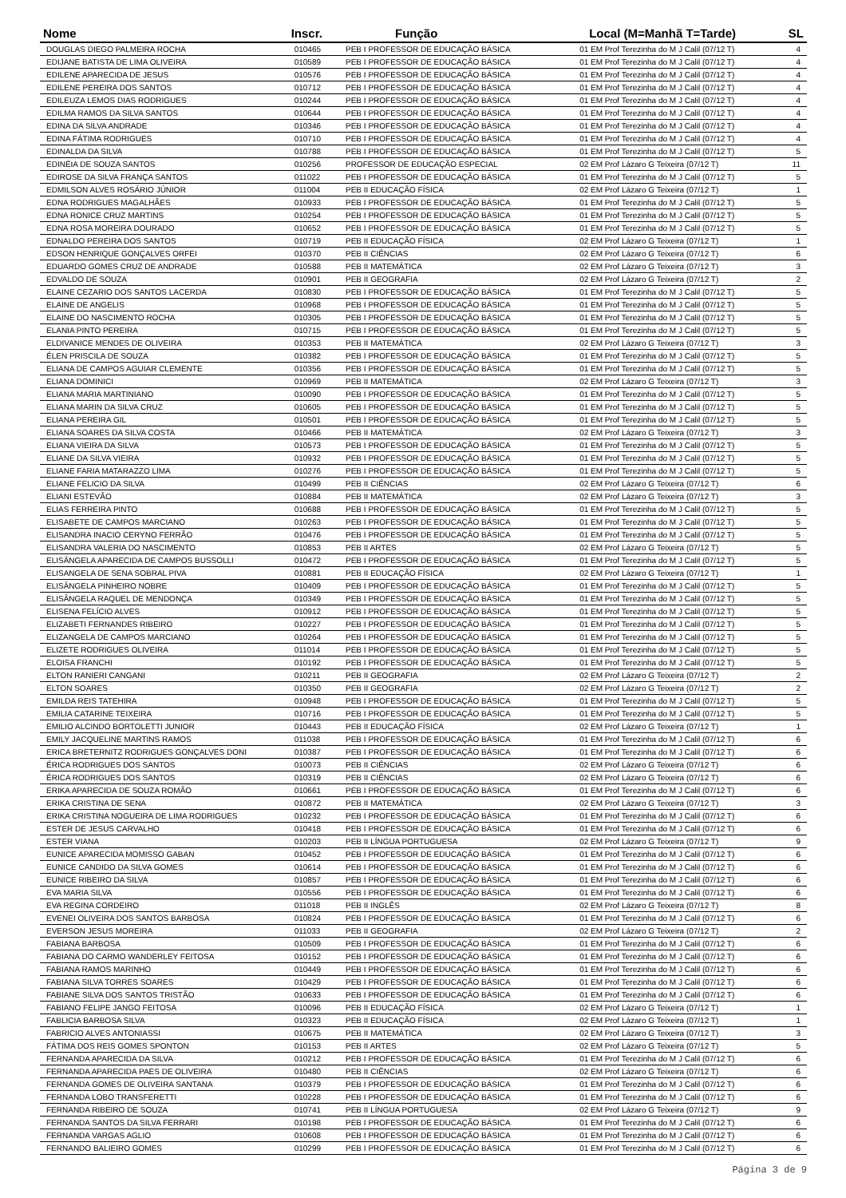| Nome | Inscr. | Função | Local (M=Manhã T=Tarde) | SL |
| --- | --- | --- | --- | --- |
| DOUGLAS DIEGO PALMEIRA ROCHA | 010465 | PEB I PROFESSOR DE EDUCAÇÃO BÁSICA | 01 EM Prof Terezinha do M J Calil (07/12 T) | 4 |
| EDIJANE BATISTA DE LIMA OLIVEIRA | 010589 | PEB I PROFESSOR DE EDUCAÇÃO BÁSICA | 01 EM Prof Terezinha do M J Calil (07/12 T) | 4 |
| EDILENE APARECIDA DE JESUS | 010576 | PEB I PROFESSOR DE EDUCAÇÃO BÁSICA | 01 EM Prof Terezinha do M J Calil (07/12 T) | 4 |
| EDILENE PEREIRA DOS SANTOS | 010712 | PEB I PROFESSOR DE EDUCAÇÃO BÁSICA | 01 EM Prof Terezinha do M J Calil (07/12 T) | 4 |
| EDILEUZA LEMOS DIAS RODRIGUES | 010244 | PEB I PROFESSOR DE EDUCAÇÃO BÁSICA | 01 EM Prof Terezinha do M J Calil (07/12 T) | 4 |
| EDILMA RAMOS DA SILVA SANTOS | 010644 | PEB I PROFESSOR DE EDUCAÇÃO BÁSICA | 01 EM Prof Terezinha do M J Calil (07/12 T) | 4 |
| EDINA DA SILVA ANDRADE | 010346 | PEB I PROFESSOR DE EDUCAÇÃO BÁSICA | 01 EM Prof Terezinha do M J Calil (07/12 T) | 4 |
| EDINA FÁTIMA RODRIGUES | 010710 | PEB I PROFESSOR DE EDUCAÇÃO BÁSICA | 01 EM Prof Terezinha do M J Calil (07/12 T) | 4 |
| EDINALDA DA SILVA | 010788 | PEB I PROFESSOR DE EDUCAÇÃO BÁSICA | 01 EM Prof Terezinha do M J Calil (07/12 T) | 5 |
| EDINÉIA DE SOUZA SANTOS | 010256 | PROFESSOR DE EDUCAÇÃO ESPECIAL | 02 EM Prof Lázaro G Teixeira (07/12 T) | 11 |
| EDIROSE DA SILVA FRANÇA SANTOS | 011022 | PEB I PROFESSOR DE EDUCAÇÃO BÁSICA | 01 EM Prof Terezinha do M J Calil (07/12 T) | 5 |
| EDMILSON ALVES ROSÁRIO JÚNIOR | 011004 | PEB II EDUCAÇÃO FÍSICA | 02 EM Prof Lázaro G Teixeira (07/12 T) | 1 |
| EDNA RODRIGUES MAGALHÃES | 010933 | PEB I PROFESSOR DE EDUCAÇÃO BÁSICA | 01 EM Prof Terezinha do M J Calil (07/12 T) | 5 |
| EDNA RONICE CRUZ MARTINS | 010254 | PEB I PROFESSOR DE EDUCAÇÃO BÁSICA | 01 EM Prof Terezinha do M J Calil (07/12 T) | 5 |
| EDNA ROSA MOREIRA DOURADO | 010652 | PEB I PROFESSOR DE EDUCAÇÃO BÁSICA | 01 EM Prof Terezinha do M J Calil (07/12 T) | 5 |
| EDNALDO PEREIRA DOS SANTOS | 010719 | PEB II EDUCAÇÃO FÍSICA | 02 EM Prof Lázaro G Teixeira (07/12 T) | 1 |
| EDSON HENRIQUE GONÇALVES ORFEI | 010370 | PEB II CIÊNCIAS | 02 EM Prof Lázaro G Teixeira (07/12 T) | 6 |
| EDUARDO GOMES CRUZ DE ANDRADE | 010588 | PEB II MATEMÁTICA | 02 EM Prof Lázaro G Teixeira (07/12 T) | 3 |
| EDVALDO DE SOUZA | 010901 | PEB II GEOGRAFIA | 02 EM Prof Lázaro G Teixeira (07/12 T) | 2 |
| ELAINE CEZARIO DOS SANTOS LACERDA | 010830 | PEB I PROFESSOR DE EDUCAÇÃO BÁSICA | 01 EM Prof Terezinha do M J Calil (07/12 T) | 5 |
| ELAINE DE ANGELIS | 010968 | PEB I PROFESSOR DE EDUCAÇÃO BÁSICA | 01 EM Prof Terezinha do M J Calil (07/12 T) | 5 |
| ELAINE DO NASCIMENTO ROCHA | 010305 | PEB I PROFESSOR DE EDUCAÇÃO BÁSICA | 01 EM Prof Terezinha do M J Calil (07/12 T) | 5 |
| ELANIA PINTO PEREIRA | 010715 | PEB I PROFESSOR DE EDUCAÇÃO BÁSICA | 01 EM Prof Terezinha do M J Calil (07/12 T) | 5 |
| ELDIVANICE MENDES DE OLIVEIRA | 010353 | PEB II MATEMÁTICA | 02 EM Prof Lázaro G Teixeira (07/12 T) | 3 |
| ÉLEN PRISCILA DE SOUZA | 010382 | PEB I PROFESSOR DE EDUCAÇÃO BÁSICA | 01 EM Prof Terezinha do M J Calil (07/12 T) | 5 |
| ELIANA DE CAMPOS AGUIAR CLEMENTE | 010356 | PEB I PROFESSOR DE EDUCAÇÃO BÁSICA | 01 EM Prof Terezinha do M J Calil (07/12 T) | 5 |
| ELIANA DOMINICI | 010969 | PEB II MATEMÁTICA | 02 EM Prof Lázaro G Teixeira (07/12 T) | 3 |
| ELIANA MARIA MARTINIANO | 010090 | PEB I PROFESSOR DE EDUCAÇÃO BÁSICA | 01 EM Prof Terezinha do M J Calil (07/12 T) | 5 |
| ELIANA MARIN DA SILVA CRUZ | 010605 | PEB I PROFESSOR DE EDUCAÇÃO BÁSICA | 01 EM Prof Terezinha do M J Calil (07/12 T) | 5 |
| ELIANA PEREIRA GIL | 010501 | PEB I PROFESSOR DE EDUCAÇÃO BÁSICA | 01 EM Prof Terezinha do M J Calil (07/12 T) | 5 |
| ELIANA SOARES DA SILVA COSTA | 010466 | PEB II MATEMÁTICA | 02 EM Prof Lázaro G Teixeira (07/12 T) | 3 |
| ELIANA VIEIRA DA SILVA | 010573 | PEB I PROFESSOR DE EDUCAÇÃO BÁSICA | 01 EM Prof Terezinha do M J Calil (07/12 T) | 5 |
| ELIANE DA SILVA VIEIRA | 010932 | PEB I PROFESSOR DE EDUCAÇÃO BÁSICA | 01 EM Prof Terezinha do M J Calil (07/12 T) | 5 |
| ELIANE FARIA MATARAZZO LIMA | 010276 | PEB I PROFESSOR DE EDUCAÇÃO BÁSICA | 01 EM Prof Terezinha do M J Calil (07/12 T) | 5 |
| ELIANE FELICIO DA SILVA | 010499 | PEB II CIÊNCIAS | 02 EM Prof Lázaro G Teixeira (07/12 T) | 6 |
| ELIANI ESTEVÃO | 010884 | PEB II MATEMÁTICA | 02 EM Prof Lázaro G Teixeira (07/12 T) | 3 |
| ELIAS FERREIRA PINTO | 010688 | PEB I PROFESSOR DE EDUCAÇÃO BÁSICA | 01 EM Prof Terezinha do M J Calil (07/12 T) | 5 |
| ELISABETE DE CAMPOS MARCIANO | 010263 | PEB I PROFESSOR DE EDUCAÇÃO BÁSICA | 01 EM Prof Terezinha do M J Calil (07/12 T) | 5 |
| ELISANDRA INACIO CERYNO FERRÃO | 010476 | PEB I PROFESSOR DE EDUCAÇÃO BÁSICA | 01 EM Prof Terezinha do M J Calil (07/12 T) | 5 |
| ELISANDRA VALERIA DO NASCIMENTO | 010853 | PEB II ARTES | 02 EM Prof Lázaro G Teixeira (07/12 T) | 5 |
| ELISÂNGELA APARECIDA DE CAMPOS BUSSOLLI | 010472 | PEB I PROFESSOR DE EDUCAÇÃO BÁSICA | 01 EM Prof Terezinha do M J Calil (07/12 T) | 5 |
| ELISANGELA DE SENA SOBRAL PIVA | 010881 | PEB II EDUCAÇÃO FÍSICA | 02 EM Prof Lázaro G Teixeira (07/12 T) | 1 |
| ELISÂNGELA PINHEIRO NOBRE | 010409 | PEB I PROFESSOR DE EDUCAÇÃO BÁSICA | 01 EM Prof Terezinha do M J Calil (07/12 T) | 5 |
| ELISÂNGELA RAQUEL DE MENDONÇA | 010349 | PEB I PROFESSOR DE EDUCAÇÃO BÁSICA | 01 EM Prof Terezinha do M J Calil (07/12 T) | 5 |
| ELISENA FELÍCIO ALVES | 010912 | PEB I PROFESSOR DE EDUCAÇÃO BÁSICA | 01 EM Prof Terezinha do M J Calil (07/12 T) | 5 |
| ELIZABETI FERNANDES RIBEIRO | 010227 | PEB I PROFESSOR DE EDUCAÇÃO BÁSICA | 01 EM Prof Terezinha do M J Calil (07/12 T) | 5 |
| ELIZANGELA DE CAMPOS MARCIANO | 010264 | PEB I PROFESSOR DE EDUCAÇÃO BÁSICA | 01 EM Prof Terezinha do M J Calil (07/12 T) | 5 |
| ELIZETE RODRIGUES OLIVEIRA | 011014 | PEB I PROFESSOR DE EDUCAÇÃO BÁSICA | 01 EM Prof Terezinha do M J Calil (07/12 T) | 5 |
| ELOISA FRANCHI | 010192 | PEB I PROFESSOR DE EDUCAÇÃO BÁSICA | 01 EM Prof Terezinha do M J Calil (07/12 T) | 5 |
| ELTON RANIERI CANGANI | 010211 | PEB II GEOGRAFIA | 02 EM Prof Lázaro G Teixeira (07/12 T) | 2 |
| ELTON SOARES | 010350 | PEB II GEOGRAFIA | 02 EM Prof Lázaro G Teixeira (07/12 T) | 2 |
| EMILDA REIS TATEHIRA | 010948 | PEB I PROFESSOR DE EDUCAÇÃO BÁSICA | 01 EM Prof Terezinha do M J Calil (07/12 T) | 5 |
| EMILIA CATARINE TEIXEIRA | 010716 | PEB I PROFESSOR DE EDUCAÇÃO BÁSICA | 01 EM Prof Terezinha do M J Calil (07/12 T) | 5 |
| EMILIO ALCINDO BORTOLETTI JUNIOR | 010443 | PEB II EDUCAÇÃO FÍSICA | 02 EM Prof Lázaro G Teixeira (07/12 T) | 1 |
| EMILY JACQUELINE MARTINS RAMOS | 011038 | PEB I PROFESSOR DE EDUCAÇÃO BÁSICA | 01 EM Prof Terezinha do M J Calil (07/12 T) | 6 |
| ERICA BRETERNITZ RODRIGUES GONÇALVES DONI | 010387 | PEB I PROFESSOR DE EDUCAÇÃO BÁSICA | 01 EM Prof Terezinha do M J Calil (07/12 T) | 6 |
| ÉRICA RODRIGUES DOS SANTOS | 010073 | PEB II CIÊNCIAS | 02 EM Prof Lázaro G Teixeira (07/12 T) | 6 |
| ÉRICA RODRIGUES DOS SANTOS | 010319 | PEB II CIÊNCIAS | 02 EM Prof Lázaro G Teixeira (07/12 T) | 6 |
| ERIKA APARECIDA DE SOUZA ROMÃO | 010661 | PEB I PROFESSOR DE EDUCAÇÃO BÁSICA | 01 EM Prof Terezinha do M J Calil (07/12 T) | 6 |
| ERIKA CRISTINA DE SENA | 010872 | PEB II MATEMÁTICA | 02 EM Prof Lázaro G Teixeira (07/12 T) | 3 |
| ERIKA CRISTINA NOGUEIRA DE LIMA RODRIGUES | 010232 | PEB I PROFESSOR DE EDUCAÇÃO BÁSICA | 01 EM Prof Terezinha do M J Calil (07/12 T) | 6 |
| ESTER DE JESUS CARVALHO | 010418 | PEB I PROFESSOR DE EDUCAÇÃO BÁSICA | 01 EM Prof Terezinha do M J Calil (07/12 T) | 6 |
| ESTER VIANA | 010203 | PEB II LÍNGUA PORTUGUESA | 02 EM Prof Lázaro G Teixeira (07/12 T) | 9 |
| EUNICE APARECIDA MOMISSO GABAN | 010452 | PEB I PROFESSOR DE EDUCAÇÃO BÁSICA | 01 EM Prof Terezinha do M J Calil (07/12 T) | 6 |
| EUNICE CANDIDO DA SILVA GOMES | 010614 | PEB I PROFESSOR DE EDUCAÇÃO BÁSICA | 01 EM Prof Terezinha do M J Calil (07/12 T) | 6 |
| EUNICE RIBEIRO DA SILVA | 010857 | PEB I PROFESSOR DE EDUCAÇÃO BÁSICA | 01 EM Prof Terezinha do M J Calil (07/12 T) | 6 |
| EVA MARIA SILVA | 010556 | PEB I PROFESSOR DE EDUCAÇÃO BÁSICA | 01 EM Prof Terezinha do M J Calil (07/12 T) | 6 |
| EVA REGINA CORDEIRO | 011018 | PEB II INGLÊS | 02 EM Prof Lázaro G Teixeira (07/12 T) | 8 |
| EVENEI OLIVEIRA DOS SANTOS BARBOSA | 010824 | PEB I PROFESSOR DE EDUCAÇÃO BÁSICA | 01 EM Prof Terezinha do M J Calil (07/12 T) | 6 |
| EVERSON JESUS MOREIRA | 011033 | PEB II GEOGRAFIA | 02 EM Prof Lázaro G Teixeira (07/12 T) | 2 |
| FABIANA BARBOSA | 010509 | PEB I PROFESSOR DE EDUCAÇÃO BÁSICA | 01 EM Prof Terezinha do M J Calil (07/12 T) | 6 |
| FABIANA DO CARMO WANDERLEY FEITOSA | 010152 | PEB I PROFESSOR DE EDUCAÇÃO BÁSICA | 01 EM Prof Terezinha do M J Calil (07/12 T) | 6 |
| FABIANA RAMOS MARINHO | 010449 | PEB I PROFESSOR DE EDUCAÇÃO BÁSICA | 01 EM Prof Terezinha do M J Calil (07/12 T) | 6 |
| FABIANA SILVA TORRES SOARES | 010429 | PEB I PROFESSOR DE EDUCAÇÃO BÁSICA | 01 EM Prof Terezinha do M J Calil (07/12 T) | 6 |
| FABIANE SILVA DOS SANTOS TRISTÃO | 010633 | PEB I PROFESSOR DE EDUCAÇÃO BÁSICA | 01 EM Prof Terezinha do M J Calil (07/12 T) | 6 |
| FABIANO FELIPE JANGO FEITOSA | 010096 | PEB II EDUCAÇÃO FÍSICA | 02 EM Prof Lázaro G Teixeira (07/12 T) | 1 |
| FABLICIA BARBOSA SILVA | 010323 | PEB II EDUCAÇÃO FÍSICA | 02 EM Prof Lázaro G Teixeira (07/12 T) | 1 |
| FABRICIO ALVES ANTONIASSI | 010675 | PEB II MATEMÁTICA | 02 EM Prof Lázaro G Teixeira (07/12 T) | 3 |
| FÁTIMA DOS REIS GOMES SPONTON | 010153 | PEB II ARTES | 02 EM Prof Lázaro G Teixeira (07/12 T) | 5 |
| FERNANDA APARECIDA DA SILVA | 010212 | PEB I PROFESSOR DE EDUCAÇÃO BÁSICA | 01 EM Prof Terezinha do M J Calil (07/12 T) | 6 |
| FERNANDA APARECIDA PAES DE OLIVEIRA | 010480 | PEB II CIÊNCIAS | 02 EM Prof Lázaro G Teixeira (07/12 T) | 6 |
| FERNANDA GOMES DE OLIVEIRA SANTANA | 010379 | PEB I PROFESSOR DE EDUCAÇÃO BÁSICA | 01 EM Prof Terezinha do M J Calil (07/12 T) | 6 |
| FERNANDA LOBO TRANSFERETTI | 010228 | PEB I PROFESSOR DE EDUCAÇÃO BÁSICA | 01 EM Prof Terezinha do M J Calil (07/12 T) | 6 |
| FERNANDA RIBEIRO DE SOUZA | 010741 | PEB II LÍNGUA PORTUGUESA | 02 EM Prof Lázaro G Teixeira (07/12 T) | 9 |
| FERNANDA SANTOS DA SILVA FERRARI | 010198 | PEB I PROFESSOR DE EDUCAÇÃO BÁSICA | 01 EM Prof Terezinha do M J Calil (07/12 T) | 6 |
| FERNANDA VARGAS AGLIO | 010608 | PEB I PROFESSOR DE EDUCAÇÃO BÁSICA | 01 EM Prof Terezinha do M J Calil (07/12 T) | 6 |
| FERNANDO BALIEIRO GOMES | 010299 | PEB I PROFESSOR DE EDUCAÇÃO BÁSICA | 01 EM Prof Terezinha do M J Calil (07/12 T) | 6 |
Página 3 de 9